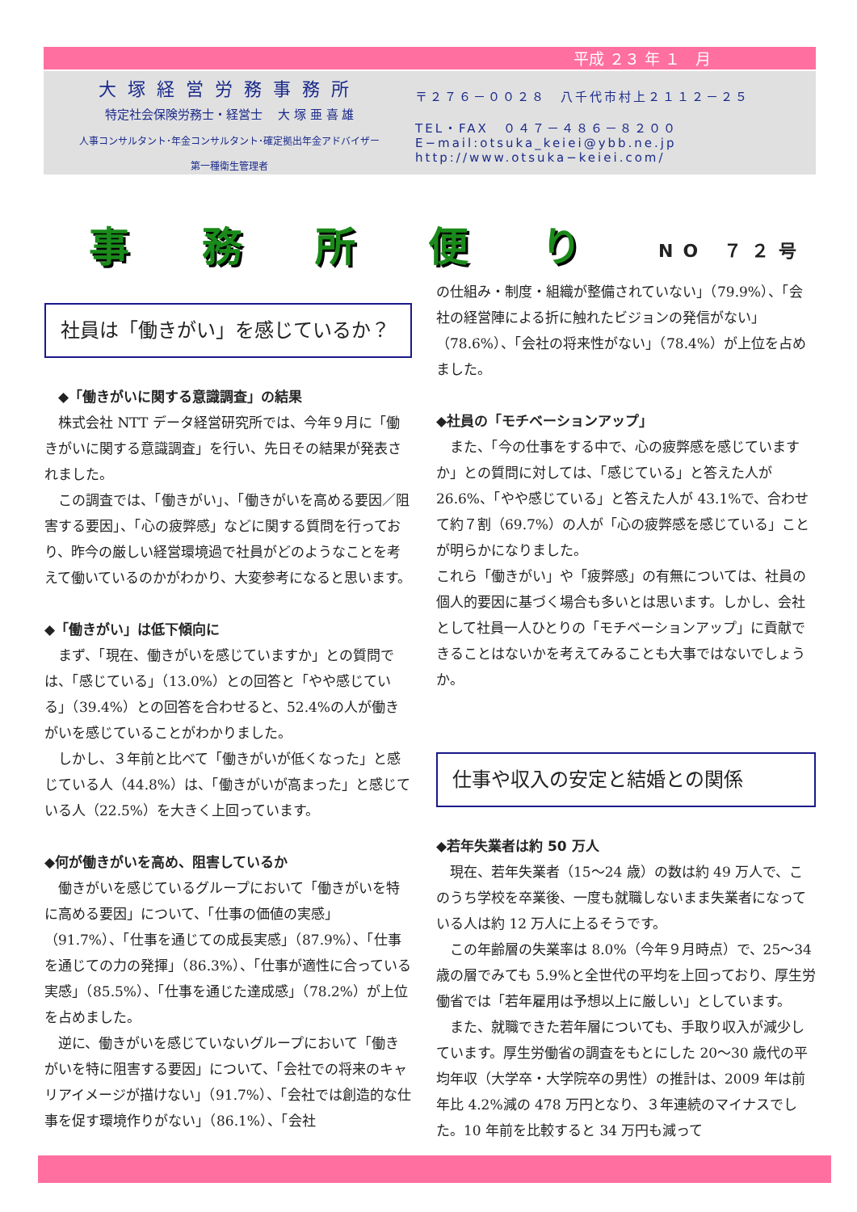平成 ２３ 年 １　月
大塚経営労務事務所
特定社会保険労務士・経営士　 大 塚 亜 喜 雄
人事コンサルタント･年金コンサルタント･確定拠出年金アドバイザー
第一種衛生管理者
〒２７６－００２８　八千代市村上２１１２－２５
TEL・FAX　０４７－４８６－８２００
E−mail:otsuka_keiei@ybb.ne.jp
http://www.otsuka−keiei.com/
事務所便り NO ７２号
社員は「働きがい」を感じているか？
　◆「働きがいに関する意識調査」の結果
　株式会社 NTT データ経営研究所では、今年９月に「働きがいに関する意識調査」を行い、先日その結果が発表されました。
　この調査では、「働きがい」、「働きがいを高める要因／阻害する要因」、「心の疲弊感」などに関する質問を行っており、昨今の厳しい経営環境過で社員がどのようなことを考えて働いているのかがわかり、大変参考になると思います。
◆「働きがい」は低下傾向に
　まず、「現在、働きがいを感じていますか」との質問では、「感じている」（13.0%）との回答と「やや感じている」（39.4%）との回答を合わせると、52.4%の人が働きがいを感じていることがわかりました。
　しかし、３年前と比べて「働きがいが低くなった」と感じている人（44.8%）は、「働きがいが高まった」と感じている人（22.5%）を大きく上回っています。
◆何が働きがいを高め、阻害しているか
　働きがいを感じているグループにおいて「働きがいを特に高める要因」について、「仕事の価値の実感」（91.7%）、「仕事を通じての成長実感」（87.9%）、「仕事を通じての力の発揮」（86.3%）、「仕事が適性に合っている実感」（85.5%）、「仕事を通じた達成感」（78.2%）が上位を占めました。
　逆に、働きがいを感じていないグループにおいて「働きがいを特に阻害する要因」について、「会社での将来のキャリアイメージが描けない」（91.7%）、「会社では創造的な仕事を促す環境作りがない」（86.1%）、「会社
の仕組み・制度・組織が整備されていない」（79.9%）、「会社の経営陣による折に触れたビジョンの発信がない」（78.6%）、「会社の将来性がない」（78.4%）が上位を占めました。
◆社員の「モチベーションアップ」
　また、「今の仕事をする中で、心の疲弊感を感じていますか」との質問に対しては、「感じている」と答えた人が26.6%、「やや感じている」と答えた人が 43.1%で、合わせて約７割（69.7%）の人が「心の疲弊感を感じている」ことが明らかになりました。
これら「働きがい」や「疲弊感」の有無については、社員の個人的要因に基づく場合も多いとは思います。しかし、会社として社員一人ひとりの「モチベーションアップ」に貢献できることはないかを考えてみることも大事ではないでしょうか。
仕事や収入の安定と結婚との関係
◆若年失業者は約 50 万人
　現在、若年失業者（15～24 歳）の数は約 49 万人で、このうち学校を卒業後、一度も就職しないまま失業者になっている人は約 12 万人に上るそうです。
　この年齢層の失業率は 8.0%（今年９月時点）で、25～34 歳の層でみても 5.9%と全世代の平均を上回っており、厚生労働省では「若年雇用は予想以上に厳しい」としています。
　また、就職できた若年層についても、手取り収入が減少しています。厚生労働省の調査をもとにした 20～30 歳代の平均年収（大学卒・大学院卒の男性）の推計は、2009 年は前年比 4.2%減の 478 万円となり、３年連続のマイナスでした。10 年前を比較すると 34 万円も減って